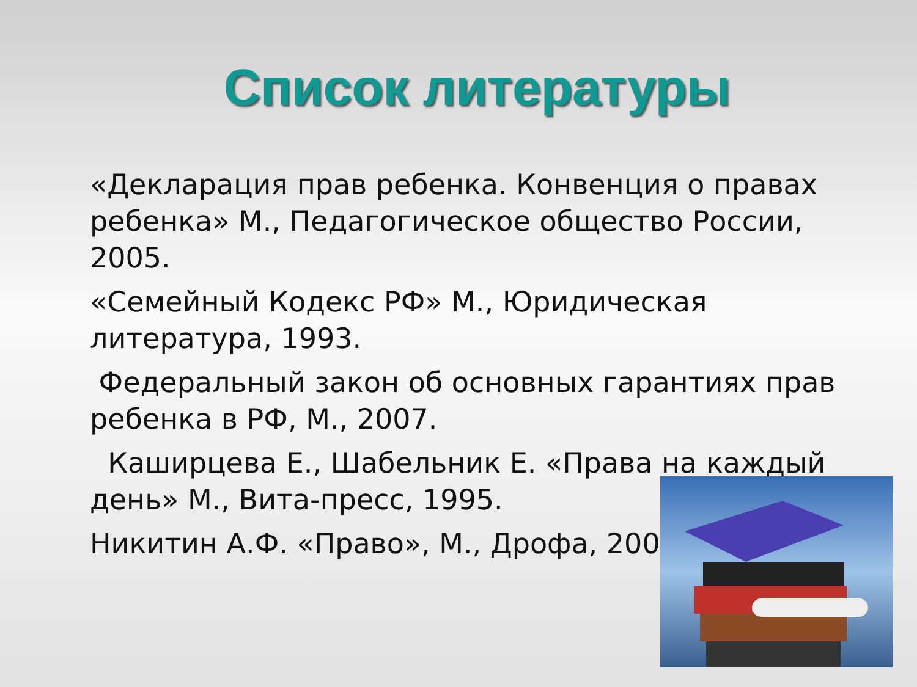Список литературы
«Декларация прав ребенка. Конвенция о правах ребенка» М., Педагогическое общество России, 2005.
«Семейный Кодекс РФ» М., Юридическая литература, 1993.
Федеральный закон об основных гарантиях прав ребенка в РФ, М., 2007.
Каширцева Е., Шабельник Е. «Права на каждый день» М., Вита-пресс, 1995.
Никитин А.Ф. «Право», М., Дрофа, 2009